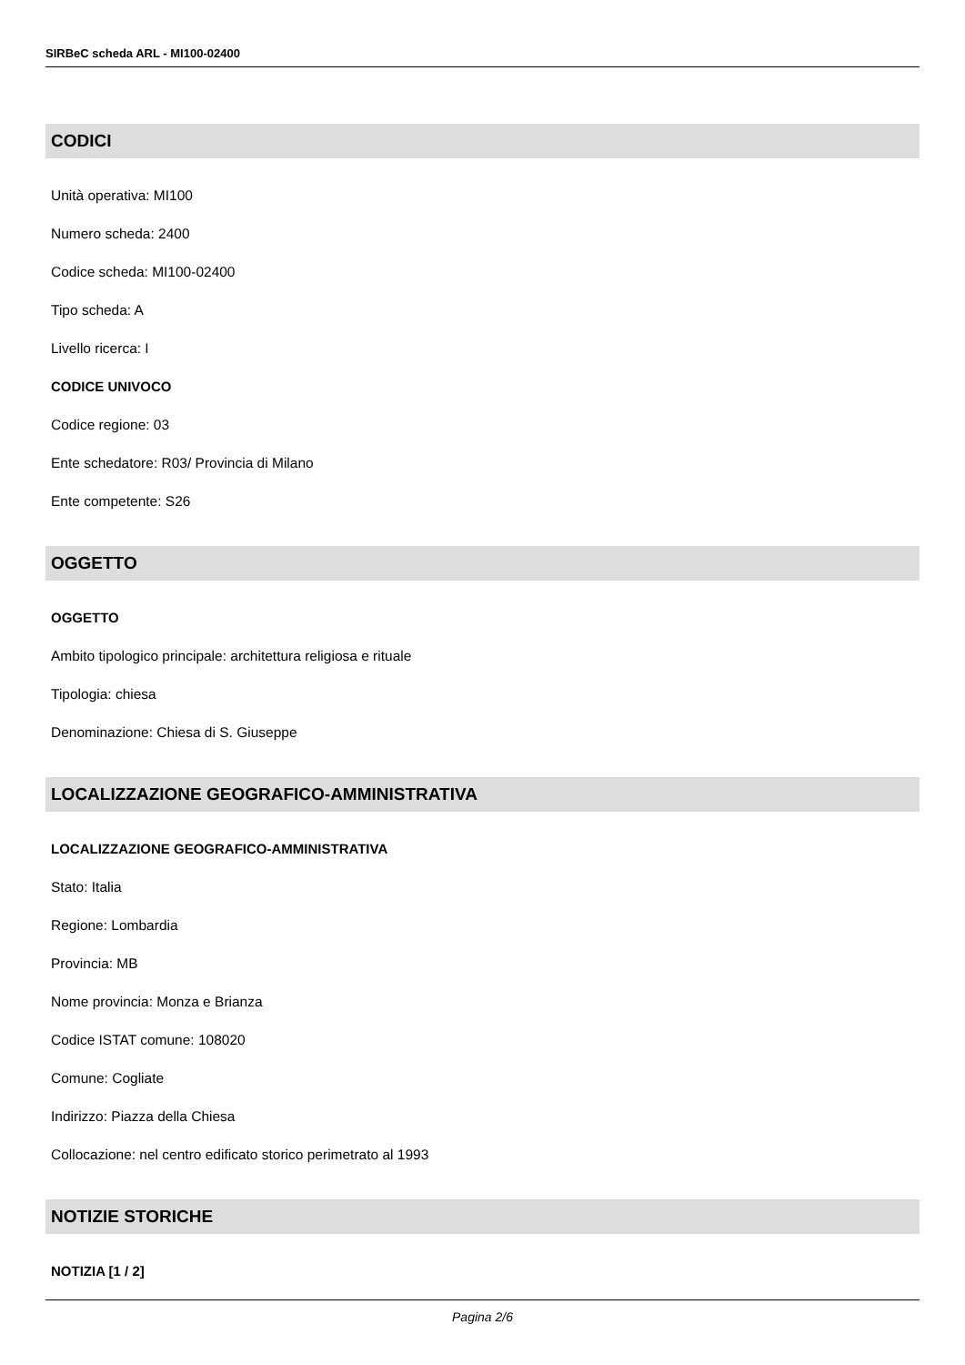SIRBeC scheda ARL - MI100-02400
CODICI
Unità operativa: MI100
Numero scheda: 2400
Codice scheda: MI100-02400
Tipo scheda: A
Livello ricerca: I
CODICE UNIVOCO
Codice regione: 03
Ente schedatore: R03/ Provincia di Milano
Ente competente: S26
OGGETTO
OGGETTO
Ambito tipologico principale: architettura religiosa e rituale
Tipologia: chiesa
Denominazione: Chiesa di S. Giuseppe
LOCALIZZAZIONE GEOGRAFICO-AMMINISTRATIVA
LOCALIZZAZIONE GEOGRAFICO-AMMINISTRATIVA
Stato: Italia
Regione: Lombardia
Provincia: MB
Nome provincia: Monza e Brianza
Codice ISTAT comune: 108020
Comune: Cogliate
Indirizzo: Piazza della Chiesa
Collocazione: nel centro edificato storico perimetrato al 1993
NOTIZIE STORICHE
NOTIZIA [1 / 2]
Pagina 2/6